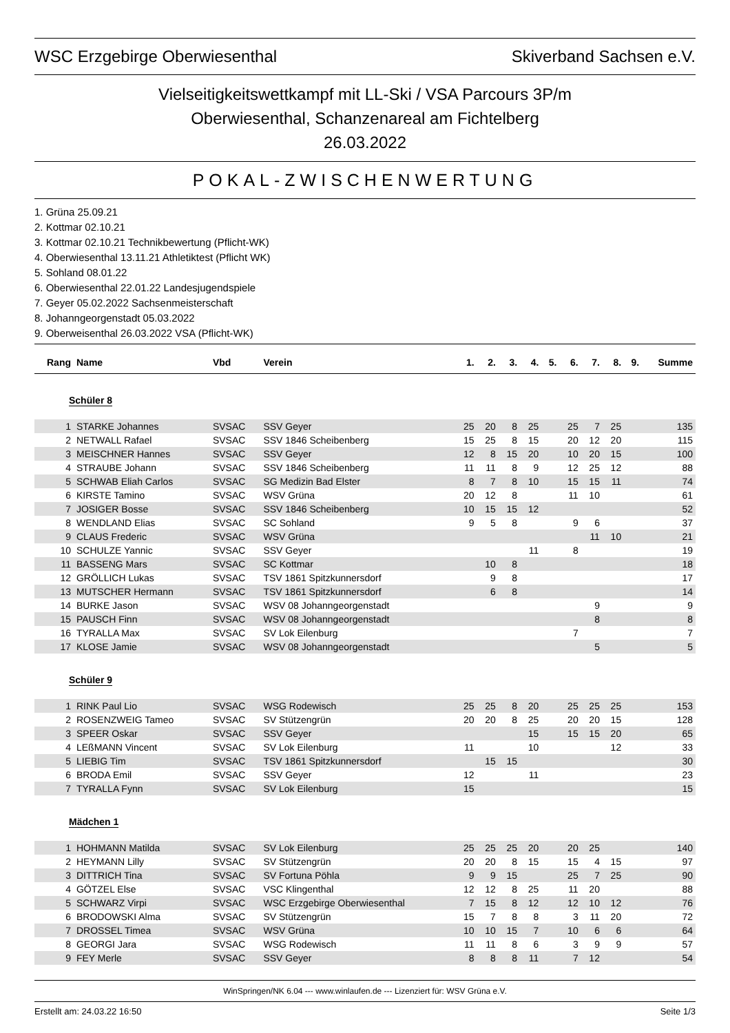WSC Erzgebirge Oberwiesenthal Skiverband Sachsen e.V.
Vielseitigkeitswettkampf mit LL-Ski / VSA Parcours 3P/m
Oberwiesenthal, Schanzenareal am Fichtelberg
26.03.2022
POKAL-ZWISCHENWERTUNG
1. Grüna 25.09.21
2. Kottmar 02.10.21
3. Kottmar 02.10.21 Technikbewertung (Pflicht-WK)
4. Oberwiesenthal 13.11.21 Athletiktest (Pflicht WK)
5. Sohland 08.01.22
6. Oberwiesenthal 22.01.22 Landesjugendspiele
7. Geyer 05.02.2022 Sachsenmeisterschaft
8. Johanngeorgenstadt 05.03.2022
9. Oberweisenthal 26.03.2022 VSA (Pflicht-WK)
| Rang | Name | Vbd | Verein | 1. | 2. | 3. | 4. | 5. | 6. | 7. | 8. | 9. | Summe |
| --- | --- | --- | --- | --- | --- | --- | --- | --- | --- | --- | --- | --- | --- |
| Schüler 8 | | | | | | | | | | | | | |
| 1 | STARKE Johannes | SVSAC | SSV Geyer | 25 | 20 | 8 | 25 | | 25 | 7 | 25 | | 135 |
| 2 | NETWALL Rafael | SVSAC | SSV 1846 Scheibenberg | 15 | 25 | 8 | 15 | | 20 | 12 | 20 | | 115 |
| 3 | MEISCHNER Hannes | SVSAC | SSV Geyer | 12 | 8 | 15 | 20 | | 10 | 20 | 15 | | 100 |
| 4 | STRAUBE Johann | SVSAC | SSV 1846 Scheibenberg | 11 | 11 | 8 | 9 | | 12 | 25 | 12 | | 88 |
| 5 | SCHWAB Eliah Carlos | SVSAC | SG Medizin Bad Elster | 8 | 7 | 8 | 10 | | 15 | 15 | 11 | | 74 |
| 6 | KIRSTE Tamino | SVSAC | WSV Grüna | 20 | 12 | 8 | | | 11 | 10 | | | 61 |
| 7 | JOSIGER Bosse | SVSAC | SSV 1846 Scheibenberg | 10 | 15 | 15 | 12 | | | | | | 52 |
| 8 | WENDLAND Elias | SVSAC | SC Sohland | 9 | 5 | 8 | | | 9 | 6 | | | 37 |
| 9 | CLAUS Frederic | SVSAC | WSV Grüna | | | | | | | 11 | 10 | | 21 |
| 10 | SCHULZE Yannic | SVSAC | SSV Geyer | | | | 11 | | 8 | | | | 19 |
| 11 | BASSENG Mars | SVSAC | SC Kottmar | | 10 | 8 | | | | | | | 18 |
| 12 | GRÖLLICH Lukas | SVSAC | TSV 1861 Spitzkunnersdorf | | 9 | 8 | | | | | | | 17 |
| 13 | MUTSCHER Hermann | SVSAC | TSV 1861 Spitzkunnersdorf | | 6 | 8 | | | | | | | 14 |
| 14 | BURKE Jason | SVSAC | WSV 08 Johanngeorgenstadt | | | | | | | 9 | | | 9 |
| 15 | PAUSCH Finn | SVSAC | WSV 08 Johanngeorgenstadt | | | | | | | 8 | | | 8 |
| 16 | TYRALLA Max | SVSAC | SV Lok Eilenburg | | | | | | 7 | | | | 7 |
| 17 | KLOSE Jamie | SVSAC | WSV 08 Johanngeorgenstadt | | | | | | | 5 | | | 5 |
| Schüler 9 | | | | | | | | | | | | | |
| 1 | RINK Paul Lio | SVSAC | WSG Rodewisch | 25 | 25 | 8 | 20 | | 25 | 25 | 25 | | 153 |
| 2 | ROSENZWEIG Tameo | SVSAC | SV Stützengrün | 20 | 20 | 8 | 25 | | 20 | 20 | 15 | | 128 |
| 3 | SPEER Oskar | SVSAC | SSV Geyer | | | | 15 | | 15 | 15 | 20 | | 65 |
| 4 | LEßMANN Vincent | SVSAC | SV Lok Eilenburg | 11 | | | 10 | | | | 12 | | 33 |
| 5 | LIEBIG Tim | SVSAC | TSV 1861 Spitzkunnersdorf | | 15 | 15 | | | | | | | 30 |
| 6 | BRODA Emil | SVSAC | SSV Geyer | 12 | | | 11 | | | | | | 23 |
| 7 | TYRALLA Fynn | SVSAC | SV Lok Eilenburg | 15 | | | | | | | | | 15 |
| Mädchen 1 | | | | | | | | | | | | | |
| 1 | HOHMANN Matilda | SVSAC | SV Lok Eilenburg | 25 | 25 | 25 | 20 | | 20 | 25 | | | 140 |
| 2 | HEYMANN Lilly | SVSAC | SV Stützengrün | 20 | 20 | 8 | 15 | | 15 | 4 | 15 | | 97 |
| 3 | DITTRICH Tina | SVSAC | SV Fortuna Pöhla | 9 | 9 | 15 | | | 25 | 7 | 25 | | 90 |
| 4 | GÖTZEL Else | SVSAC | VSC Klingenthal | 12 | 12 | 8 | 25 | | 11 | 20 | | | 88 |
| 5 | SCHWARZ Virpi | SVSAC | WSC Erzgebirge Oberwiesenthal | 7 | 15 | 8 | 12 | | 12 | 10 | 12 | | 76 |
| 6 | BRODOWSKI Alma | SVSAC | SV Stützengrün | 15 | 7 | 8 | 8 | | 3 | 11 | 20 | | 72 |
| 7 | DROSSEL Timea | SVSAC | WSV Grüna | 10 | 10 | 15 | 7 | | 10 | 6 | 6 | | 64 |
| 8 | GEORGI Jara | SVSAC | WSG Rodewisch | 11 | 11 | 8 | 6 | | 3 | 9 | 9 | | 57 |
| 9 | FEY Merle | SVSAC | SSV Geyer | 8 | 8 | 8 | 11 | | 7 | 12 | | | 54 |
WinSpringen/NK 6.04 --- www.winlaufen.de --- Lizenziert für: WSV Grüna e.V.
Erstellt am: 24.03.22 16:50 Seite 1/3